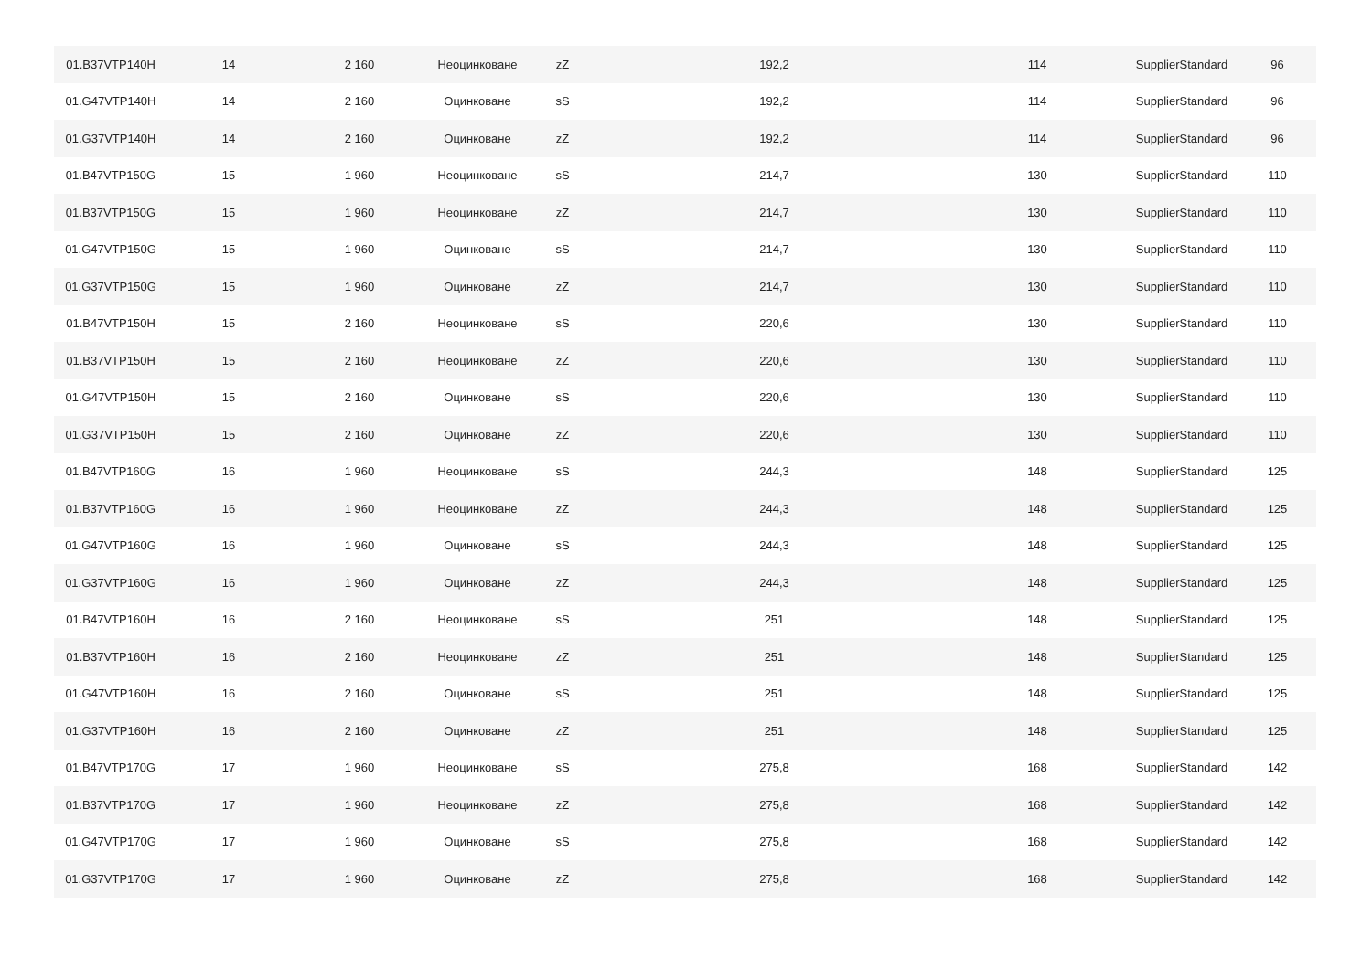| 01.B37VTP140H | 14 | 2 160 | Неоцинковане | zZ | 192,2 | 114 | SupplierStandard | 96 |
| 01.G47VTP140H | 14 | 2 160 | Оцинковане | sS | 192,2 | 114 | SupplierStandard | 96 |
| 01.G37VTP140H | 14 | 2 160 | Оцинковане | zZ | 192,2 | 114 | SupplierStandard | 96 |
| 01.B47VTP150G | 15 | 1 960 | Неоцинковане | sS | 214,7 | 130 | SupplierStandard | 110 |
| 01.B37VTP150G | 15 | 1 960 | Неоцинковане | zZ | 214,7 | 130 | SupplierStandard | 110 |
| 01.G47VTP150G | 15 | 1 960 | Оцинковане | sS | 214,7 | 130 | SupplierStandard | 110 |
| 01.G37VTP150G | 15 | 1 960 | Оцинковане | zZ | 214,7 | 130 | SupplierStandard | 110 |
| 01.B47VTP150H | 15 | 2 160 | Неоцинковане | sS | 220,6 | 130 | SupplierStandard | 110 |
| 01.B37VTP150H | 15 | 2 160 | Неоцинковане | zZ | 220,6 | 130 | SupplierStandard | 110 |
| 01.G47VTP150H | 15 | 2 160 | Оцинковане | sS | 220,6 | 130 | SupplierStandard | 110 |
| 01.G37VTP150H | 15 | 2 160 | Оцинковане | zZ | 220,6 | 130 | SupplierStandard | 110 |
| 01.B47VTP160G | 16 | 1 960 | Неоцинковане | sS | 244,3 | 148 | SupplierStandard | 125 |
| 01.B37VTP160G | 16 | 1 960 | Неоцинковане | zZ | 244,3 | 148 | SupplierStandard | 125 |
| 01.G47VTP160G | 16 | 1 960 | Оцинковане | sS | 244,3 | 148 | SupplierStandard | 125 |
| 01.G37VTP160G | 16 | 1 960 | Оцинковане | zZ | 244,3 | 148 | SupplierStandard | 125 |
| 01.B47VTP160H | 16 | 2 160 | Неоцинковане | sS | 251 | 148 | SupplierStandard | 125 |
| 01.B37VTP160H | 16 | 2 160 | Неоцинковане | zZ | 251 | 148 | SupplierStandard | 125 |
| 01.G47VTP160H | 16 | 2 160 | Оцинковане | sS | 251 | 148 | SupplierStandard | 125 |
| 01.G37VTP160H | 16 | 2 160 | Оцинковане | zZ | 251 | 148 | SupplierStandard | 125 |
| 01.B47VTP170G | 17 | 1 960 | Неоцинковане | sS | 275,8 | 168 | SupplierStandard | 142 |
| 01.B37VTP170G | 17 | 1 960 | Неоцинковане | zZ | 275,8 | 168 | SupplierStandard | 142 |
| 01.G47VTP170G | 17 | 1 960 | Оцинковане | sS | 275,8 | 168 | SupplierStandard | 142 |
| 01.G37VTP170G | 17 | 1 960 | Оцинковане | zZ | 275,8 | 168 | SupplierStandard | 142 |